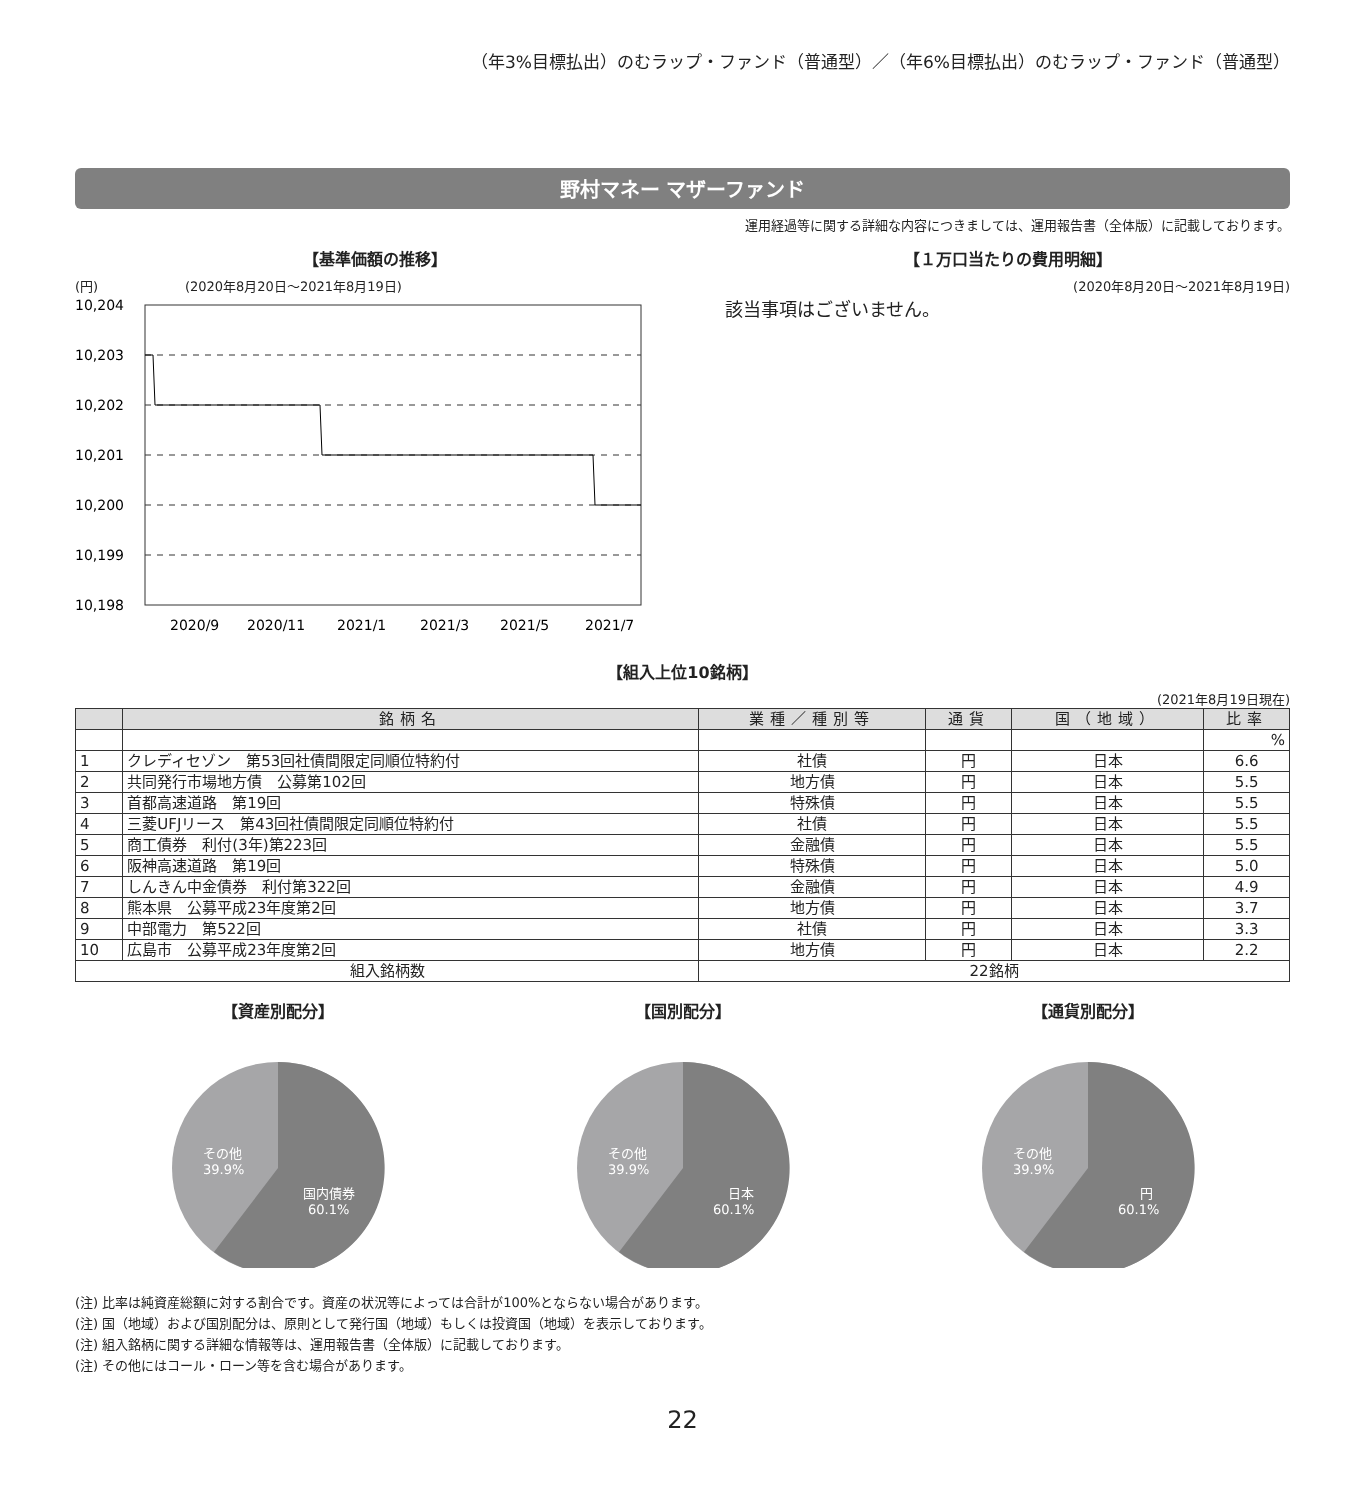（年3%目標払出）のむラップ・ファンド（普通型）／（年6%目標払出）のむラップ・ファンド（普通型）
野村マネー マザーファンド
運用経過等に関する詳細な内容につきましては、運用報告書（全体版）に記載しております。
【基準価額の推移】
(円) (2020年8月20日～2021年8月19日)
10,204
10,203
10,202
10,201
10,200
10,199
10,198
2020/9
2020/11
2021/1
2021/3
2021/5
2021/7
【１万口当たりの費用明細】
(2020年8月20日～2021年8月19日)
該当事項はございません。
【組入上位10銘柄】
(2021年8月19日現在)
| | 銘柄名 | 業種／種別等 | 通貨 | 国（地域） | 比率 |
| --- | --- | --- | --- | --- | --- |
| | | | | | % |
| 1 | クレディセゾン 第53回社債間限定同順位特約付 | 社債 | 円 | 日本 | 6.6 |
| 2 | 共同発行市場地方債 公募第102回 | 地方債 | 円 | 日本 | 5.5 |
| 3 | 首都高速道路 第19回 | 特殊債 | 円 | 日本 | 5.5 |
| 4 | 三菱UFJリース 第43回社債間限定同順位特約付 | 社債 | 円 | 日本 | 5.5 |
| 5 | 商工債券 利付(3年)第223回 | 金融債 | 円 | 日本 | 5.5 |
| 6 | 阪神高速道路 第19回 | 特殊債 | 円 | 日本 | 5.0 |
| 7 | しんきん中金債券 利付第322回 | 金融債 | 円 | 日本 | 4.9 |
| 8 | 熊本県 公募平成23年度第2回 | 地方債 | 円 | 日本 | 3.7 |
| 9 | 中部電力 第522回 | 社債 | 円 | 日本 | 3.3 |
| 10 | 広島市 公募平成23年度第2回 | 地方債 | 円 | 日本 | 2.2 |
| 組入銘柄数 | | 22銘柄 | | | |
【資産別配分】
その他
39.9%
国内債券
60.1%
【国別配分】
その他
39.9%
日本
60.1%
【通貨別配分】
その他
39.9%
円
60.1%
(注) 比率は純資産総額に対する割合です。資産の状況等によっては合計が100%とならない場合があります。
(注) 国（地域）および国別配分は、原則として発行国（地域）もしくは投資国（地域）を表示しております。
(注) 組入銘柄に関する詳細な情報等は、運用報告書（全体版）に記載しております。
(注) その他にはコール・ローン等を含む場合があります。
22